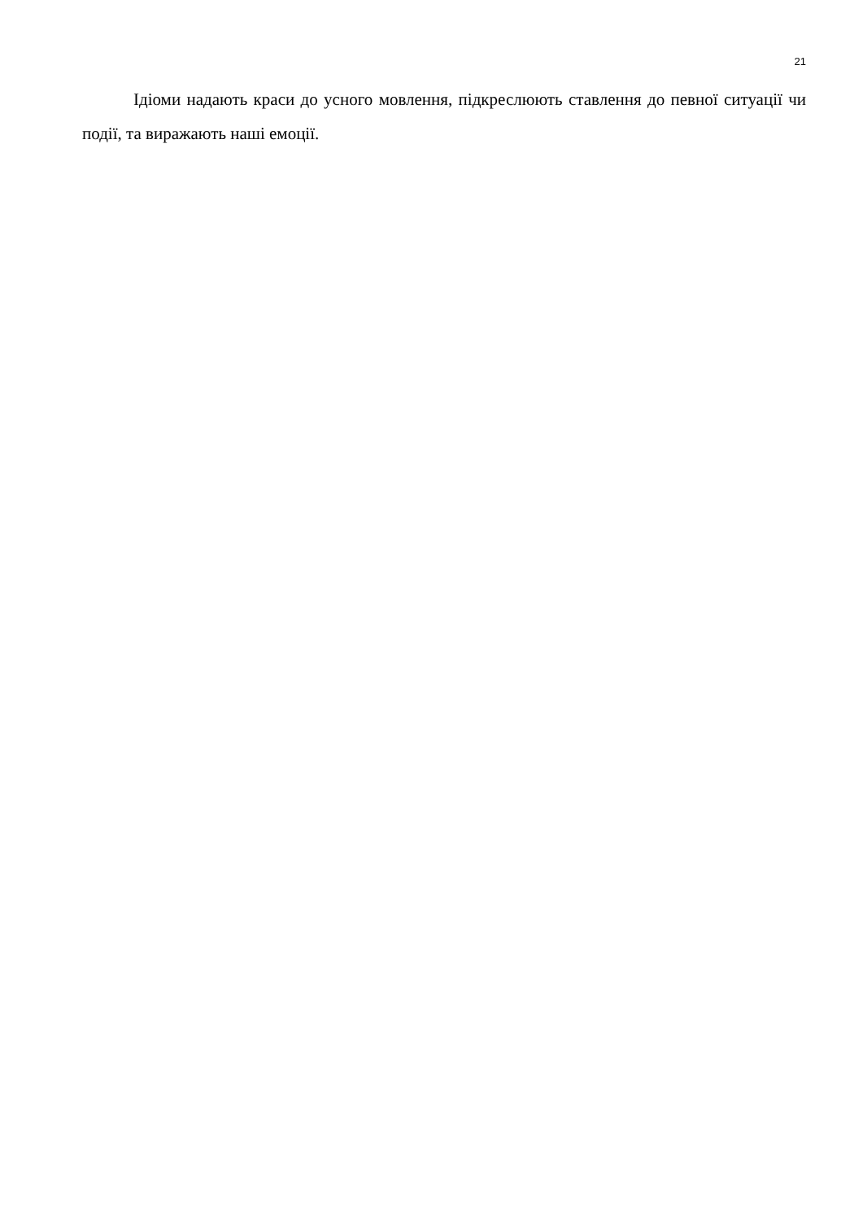21
Ідіоми надають краси до усного мовлення, підкреслюють ставлення до певної ситуації чи події, та виражають наші емоції.